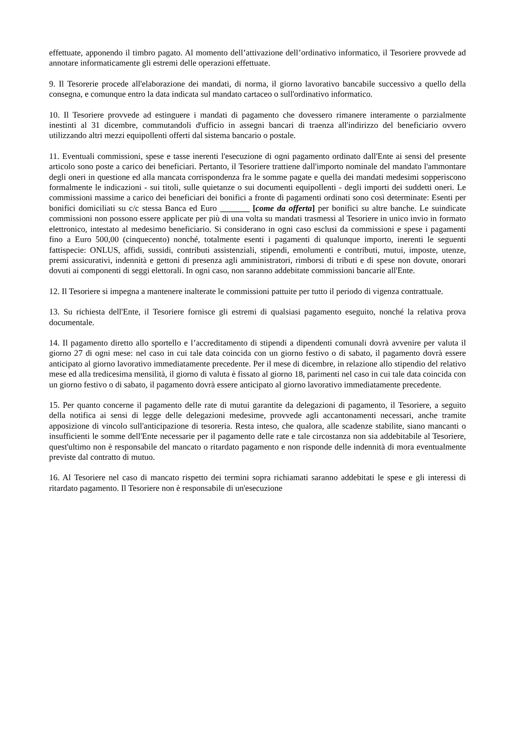effettuate, apponendo il timbro pagato. Al momento dell’attivazione dell’ordinativo informatico, il Tesoriere provvede ad annotare informaticamente gli estremi delle operazioni effettuate.
9. Il Tesorerie procede all'elaborazione dei mandati, di norma, il giorno lavorativo bancabile successivo a quello della consegna, e comunque entro la data indicata sul mandato cartaceo o sull'ordinativo informatico.
10. Il Tesoriere provvede ad estinguere i mandati di pagamento che dovessero rimanere interamente o parzialmente inestinti al 31 dicembre, commutandoli d'ufficio in assegni bancari di traenza all'indirizzo del beneficiario ovvero utilizzando altri mezzi equipollenti offerti dal sistema bancario o postale.
11. Eventuali commissioni, spese e tasse inerenti l'esecuzione di ogni pagamento ordinato dall'Ente ai sensi del presente articolo sono poste a carico dei beneficiari. Pertanto, il Tesoriere trattiene dall'importo nominale del mandato l'ammontare degli oneri in questione ed alla mancata corrispondenza fra le somme pagate e quella dei mandati medesimi sopperiscono formalmente le indicazioni - sui titoli, sulle quietanze o sui documenti equipollenti - degli importi dei suddetti oneri. Le commissioni massime a carico dei beneficiari dei bonifici a fronte dì pagamenti ordinati sono così determinate: Esenti per bonifici domiciliati su c/c stessa Banca ed Euro _______ [come da offerta] per bonifici su altre banche. Le suindicate commissioni non possono essere applicate per più di una volta su mandati trasmessi al Tesoriere in unico invio in formato elettronico, intestato al medesimo beneficiario. Si considerano in ogni caso esclusi da commissioni e spese i pagamenti fino a Euro 500,00 (cinquecento) nonché, totalmente esenti i pagamenti di qualunque importo, inerenti le seguenti fattispecie: ONLUS, affidi, sussidi, contributi assistenziali, stipendi, emolumenti e contributi, mutui, imposte, utenze, premi assicurativi, indennità e gettoni di presenza agli amministratori, rimborsi di tributi e di spese non dovute, onorari dovuti ai componenti di seggi elettorali. In ogni caso, non saranno addebitate commissioni bancarie all'Ente.
12. Il Tesoriere si impegna a mantenere inalterate le commissioni pattuite per tutto il periodo di vigenza contrattuale.
13. Su richiesta dell'Ente, il Tesoriere fornisce gli estremi di qualsiasi pagamento eseguito, nonché la relativa prova documentale.
14. Il pagamento diretto allo sportello e l’accreditamento di stipendi a dipendenti comunali dovrà avvenire per valuta il giorno 27 di ogni mese: nel caso in cui tale data coincida con un giorno festivo o di sabato, il pagamento dovrà essere anticipato al giorno lavorativo immediatamente precedente. Per il mese di dicembre, in relazione allo stipendio del relativo mese ed alla tredicesima mensilità, il giorno di valuta è fissato al giorno 18, parimenti nel caso in cui tale data coincida con un giorno festivo o di sabato, il pagamento dovrà essere anticipato al giorno lavorativo immediatamente precedente.
15. Per quanto concerne il pagamento delle rate di mutui garantite da delegazioni di pagamento, il Tesoriere, a seguito della notifica ai sensi di legge delle delegazioni medesime, provvede agli accantonamenti necessari, anche tramite apposizione di vincolo sull'anticipazione di tesoreria. Resta inteso, che qualora, alle scadenze stabilite, siano mancanti o insufficienti le somme dell'Ente necessarie per il pagamento delle rate e tale circostanza non sia addebitabile al Tesoriere, quest'ultimo non è responsabile del mancato o ritardato pagamento e non risponde delle indennità di mora eventualmente previste dal contratto di mutuo.
16. Al Tesoriere nel caso di mancato rispetto dei termini sopra richiamati saranno addebitati le spese e gli interessi di ritardato pagamento. Il Tesoriere non è responsabile di un'esecuzione